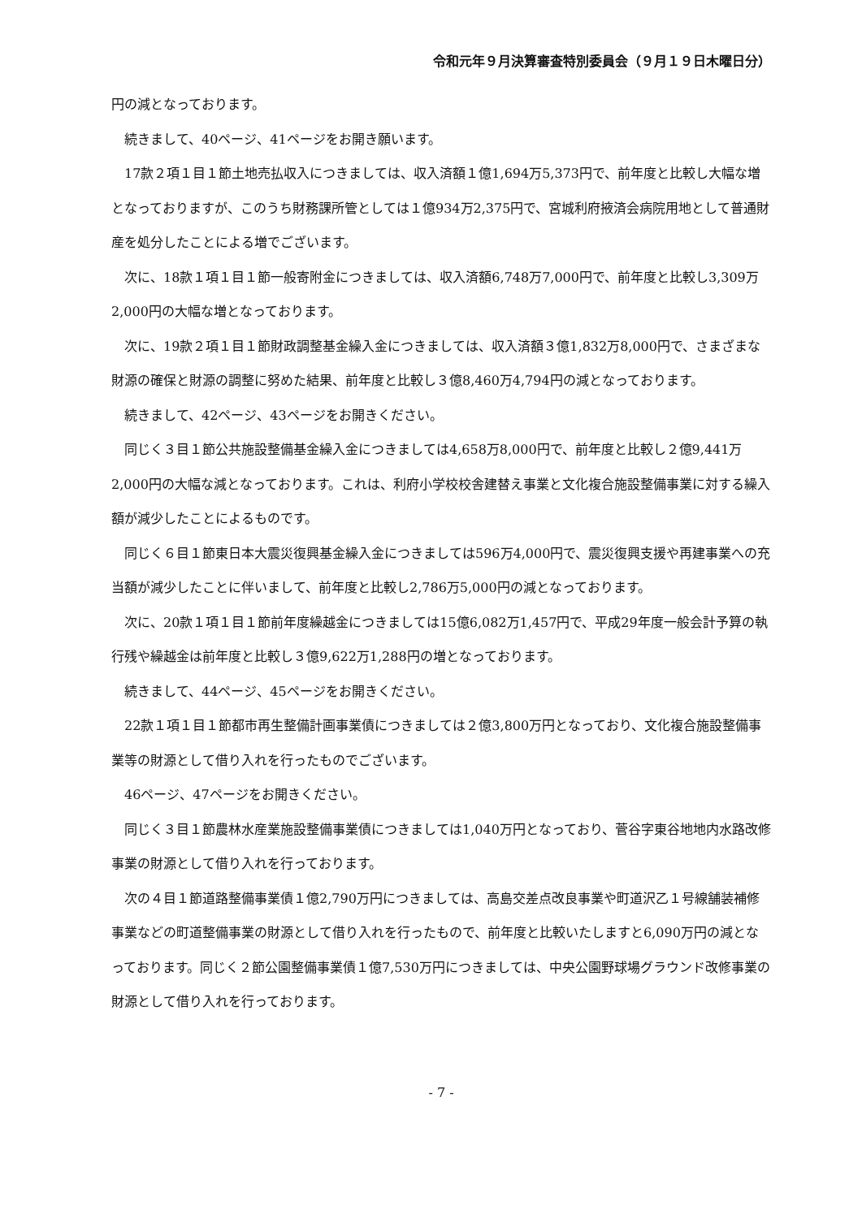令和元年９月決算審査特別委員会（９月１９日木曜日分）
円の減となっております。
続きまして、40ページ、41ページをお開き願います。
17款２項１目１節土地売払収入につきましては、収入済額１億1,694万5,373円で、前年度と比較し大幅な増となっておりますが、このうち財務課所管としては１億934万2,375円で、宮城利府掖済会病院用地として普通財産を処分したことによる増でございます。
次に、18款１項１目１節一般寄附金につきましては、収入済額6,748万7,000円で、前年度と比較し3,309万2,000円の大幅な増となっております。
次に、19款２項１目１節財政調整基金繰入金につきましては、収入済額３億1,832万8,000円で、さまざまな財源の確保と財源の調整に努めた結果、前年度と比較し３億8,460万4,794円の減となっております。
続きまして、42ページ、43ページをお開きください。
同じく３目１節公共施設整備基金繰入金につきましては4,658万8,000円で、前年度と比較し２億9,441万2,000円の大幅な減となっております。これは、利府小学校校舎建替え事業と文化複合施設整備事業に対する繰入額が減少したことによるものです。
同じく６目１節東日本大震災復興基金繰入金につきましては596万4,000円で、震災復興支援や再建事業への充当額が減少したことに伴いまして、前年度と比較し2,786万5,000円の減となっております。
次に、20款１項１目１節前年度繰越金につきましては15億6,082万1,457円で、平成29年度一般会計予算の執行残や繰越金は前年度と比較し３億9,622万1,288円の増となっております。
続きまして、44ページ、45ページをお開きください。
22款１項１目１節都市再生整備計画事業債につきましては２億3,800万円となっており、文化複合施設整備事業等の財源として借り入れを行ったものでございます。
46ページ、47ページをお開きください。
同じく３目１節農林水産業施設整備事業債につきましては1,040万円となっており、菅谷字東谷地地内水路改修事業の財源として借り入れを行っております。
次の４目１節道路整備事業債１億2,790万円につきましては、高島交差点改良事業や町道沢乙１号線舗装補修事業などの町道整備事業の財源として借り入れを行ったもので、前年度と比較いたしますと6,090万円の減となっております。同じく２節公園整備事業債１億7,530万円につきましては、中央公園野球場グラウンド改修事業の財源として借り入れを行っております。
- 7 -